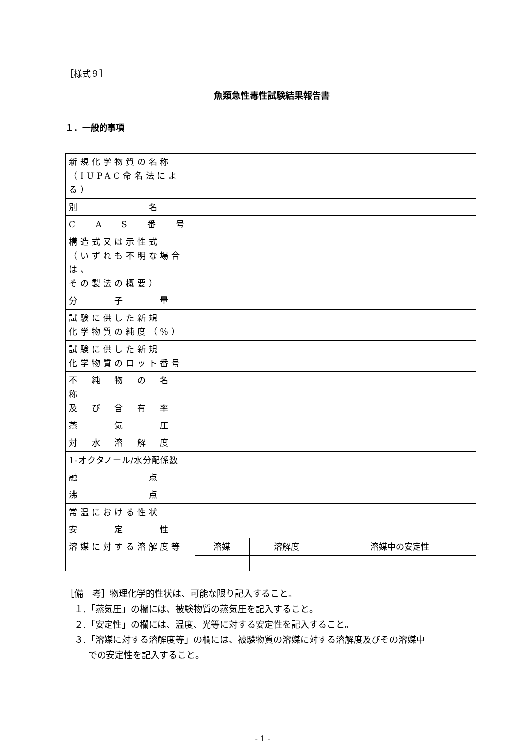［様式９］
魚類急性毒性試験結果報告書
１．一般的事項
| 新規化学物質の名称 （IUPAC命名法による） | | | |
| 別 名 | | | |
| C A S 番 号 | | | |
| 構造式又は示性式 （いずれも不明な場合は、 その製法の概要） | | | |
| 分 子 量 | | | |
| 試験に供した新規 化学物質の純度（％） | | | |
| 試験に供した新規 化学物質のロット番号 | | | |
| 不 純 物 の 名 称 及 び 含 有 率 | | | |
| 蒸 気 圧 | | | |
| 対 水 溶 解 度 | | | |
| 1-オクタノール/水分配係数 | | | |
| 融 点 | | | |
| 沸 点 | | | |
| 常温における性状 | | | |
| 安 定 性 | | | |
| 溶媒に対する溶解度等 | 溶媒 | 溶解度 | 溶媒中の安定性 |
［備　考］物理化学的性状は、可能な限り記入すること。
１.「蒸気圧」の欄には、被験物質の蒸気圧を記入すること。
２.「安定性」の欄には、温度、光等に対する安定性を記入すること。
３.「溶媒に対する溶解度等」の欄には、被験物質の溶媒に対する溶解度及びその溶媒中
での安定性を記入すること。
- 1 -